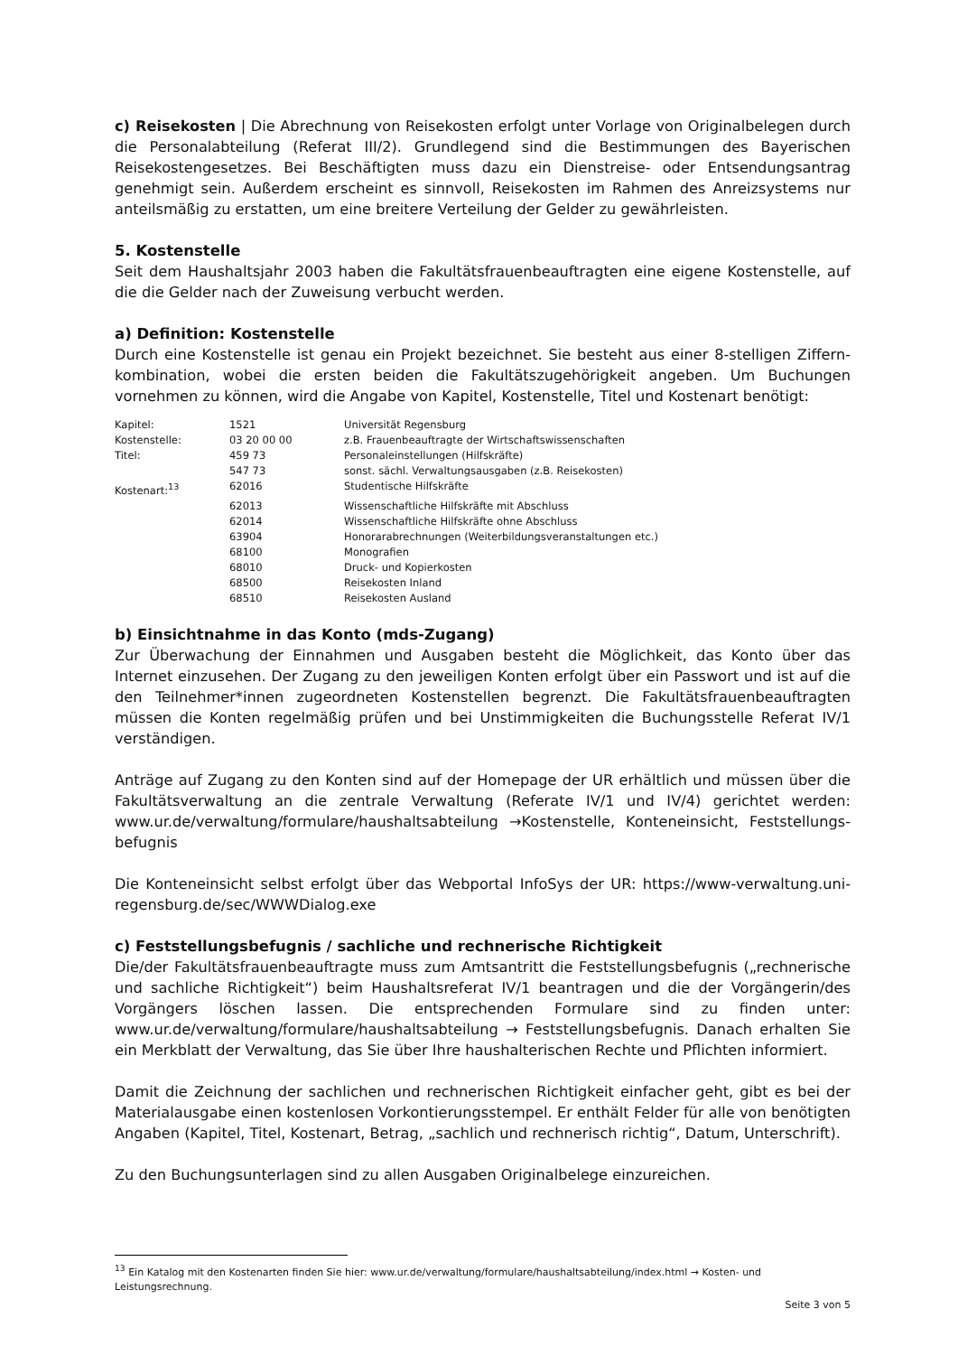c) Reisekosten | Die Abrechnung von Reisekosten erfolgt unter Vorlage von Originalbelegen durch die Personalabteilung (Referat III/2). Grundlegend sind die Bestimmungen des Bayerischen Reisekostengesetzes. Bei Beschäftigten muss dazu ein Dienstreise- oder Entsendungsantrag genehmigt sein. Außerdem erscheint es sinnvoll, Reisekosten im Rahmen des Anreizsystems nur anteilsmäßig zu erstatten, um eine breitere Verteilung der Gelder zu gewährleisten.
5. Kostenstelle
Seit dem Haushaltsjahr 2003 haben die Fakultätsfrauenbeauftragten eine eigene Kostenstelle, auf die die Gelder nach der Zuweisung verbucht werden.
a) Definition: Kostenstelle
Durch eine Kostenstelle ist genau ein Projekt bezeichnet. Sie besteht aus einer 8-stelligen Ziffern-kombination, wobei die ersten beiden die Fakultätszugehörigkeit angeben. Um Buchungen vornehmen zu können, wird die Angabe von Kapitel, Kostenstelle, Titel und Kostenart benötigt:
| Kapitel: | 1521 | Universität Regensburg |
| Kostenstelle: | 03 20 00 00 | z.B. Frauenbeauftragte der Wirtschaftswissenschaften |
| Titel: | 459 73 | Personaleinstellungen (Hilfskräfte) |
| | 547 73 | sonst. sächl. Verwaltungsausgaben (z.B. Reisekosten) |
| Kostenart:<sup>13</sup> | 62016 | Studentische Hilfskräfte |
| | 62013 | Wissenschaftliche Hilfskräfte mit Abschluss |
| | 62014 | Wissenschaftliche Hilfskräfte ohne Abschluss |
| | 63904 | Honorarabrechnungen (Weiterbildungsveranstaltungen etc.) |
| | 68100 | Monografien |
| | 68010 | Druck- und Kopierkosten |
| | 68500 | Reisekosten Inland |
| | 68510 | Reisekosten Ausland |
b) Einsichtnahme in das Konto (mds-Zugang)
Zur Überwachung der Einnahmen und Ausgaben besteht die Möglichkeit, das Konto über das Internet einzusehen. Der Zugang zu den jeweiligen Konten erfolgt über ein Passwort und ist auf die den Teilnehmer*innen zugeordneten Kostenstellen begrenzt. Die Fakultätsfrauenbeauftragten müssen die Konten regelmäßig prüfen und bei Unstimmigkeiten die Buchungsstelle Referat IV/1 verständigen.
Anträge auf Zugang zu den Konten sind auf der Homepage der UR erhältlich und müssen über die Fakultätsverwaltung an die zentrale Verwaltung (Referate IV/1 und IV/4) gerichtet werden: www.ur.de/verwaltung/formulare/haushaltsabteilung →Kostenstelle, Konteneinsicht, Feststellungs-befugnis
Die Konteneinsicht selbst erfolgt über das Webportal InfoSys der UR: https://www-verwaltung.uni-regensburg.de/sec/WWWDialog.exe
c) Feststellungsbefugnis / sachliche und rechnerische Richtigkeit
Die/der Fakultätsfrauenbeauftragte muss zum Amtsantritt die Feststellungsbefugnis („rechnerische und sachliche Richtigkeit“) beim Haushaltsreferat IV/1 beantragen und die der Vorgängerin/des Vorgängers löschen lassen. Die entsprechenden Formulare sind zu finden unter: www.ur.de/verwaltung/formulare/haushaltsabteilung → Feststellungsbefugnis. Danach erhalten Sie ein Merkblatt der Verwaltung, das Sie über Ihre haushalterischen Rechte und Pflichten informiert.
Damit die Zeichnung der sachlichen und rechnerischen Richtigkeit einfacher geht, gibt es bei der Materialausgabe einen kostenlosen Vorkontierungsstempel. Er enthält Felder für alle von benötigten Angaben (Kapitel, Titel, Kostenart, Betrag, „sachlich und rechnerisch richtig“, Datum, Unterschrift).
Zu den Buchungsunterlagen sind zu allen Ausgaben Originalbelege einzureichen.
<sup>13</sup> Ein Katalog mit den Kostenarten finden Sie hier: www.ur.de/verwaltung/formulare/haushaltsabteilung/index.html → Kosten- und Leistungsrechnung.
Seite 3 von 5